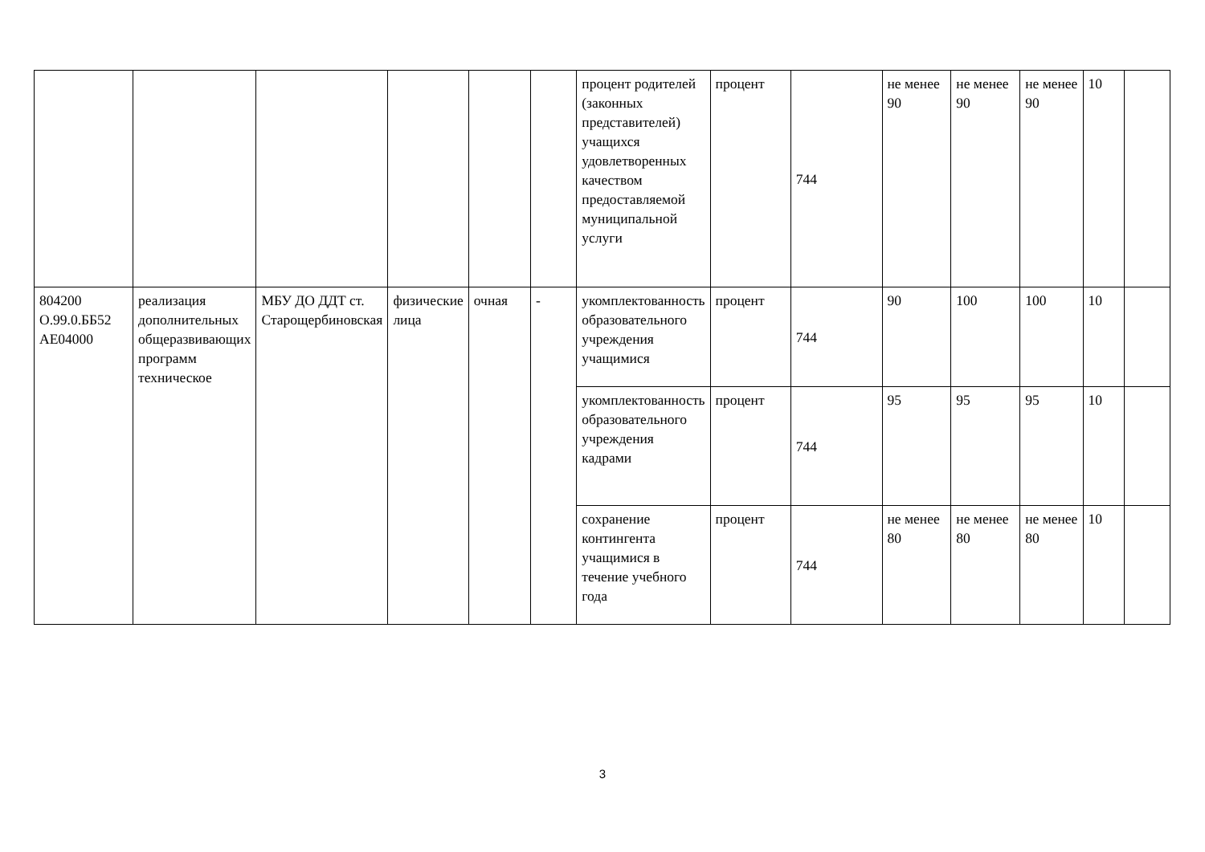| | | | | | | процент родителей (законных представителей) учащихся удовлетворенных качеством предоставляемой муниципальной услуги | процент | 744 | не менее 90 | не менее 90 | не менее 90 | 10 | |
| 804200 О.99.0.ББ52 АЕ04000 | реализация дополнительных общеразвивающих программ техническое | МБУ ДО ДДТ ст. Старощербиновская | физические лица | очная | - | укомплектованность образовательного учреждения учащимися | процент | 744 | 90 | 100 | 100 | 10 | |
| | | | | | | укомплектованность образовательного учреждения кадрами | процент | 744 | 95 | 95 | 95 | 10 | |
| | | | | | | сохранение контингента учащимися в течение учебного года | процент | 744 | не менее 80 | не менее 80 | не менее 80 | 10 | |
3